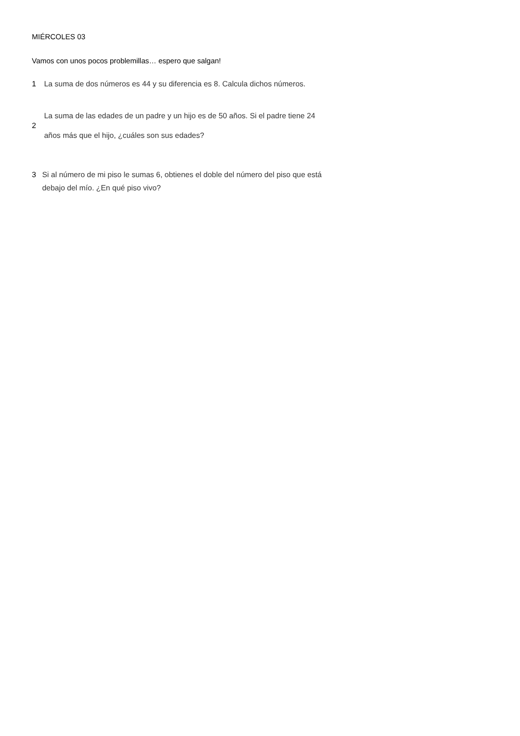MIÉRCOLES 03
Vamos con unos pocos problemillas… espero que salgan!
1 La suma de dos números es 44 y su diferencia es 8. Calcula dichos números.
2 La suma de las edades de un padre y un hijo es de 50 años. Si el padre tiene 24
años más que el hijo, ¿cuáles son sus edades?
3 Si al número de mi piso le sumas 6, obtienes el doble del número del piso que está
debajo del mío. ¿En qué piso vivo?